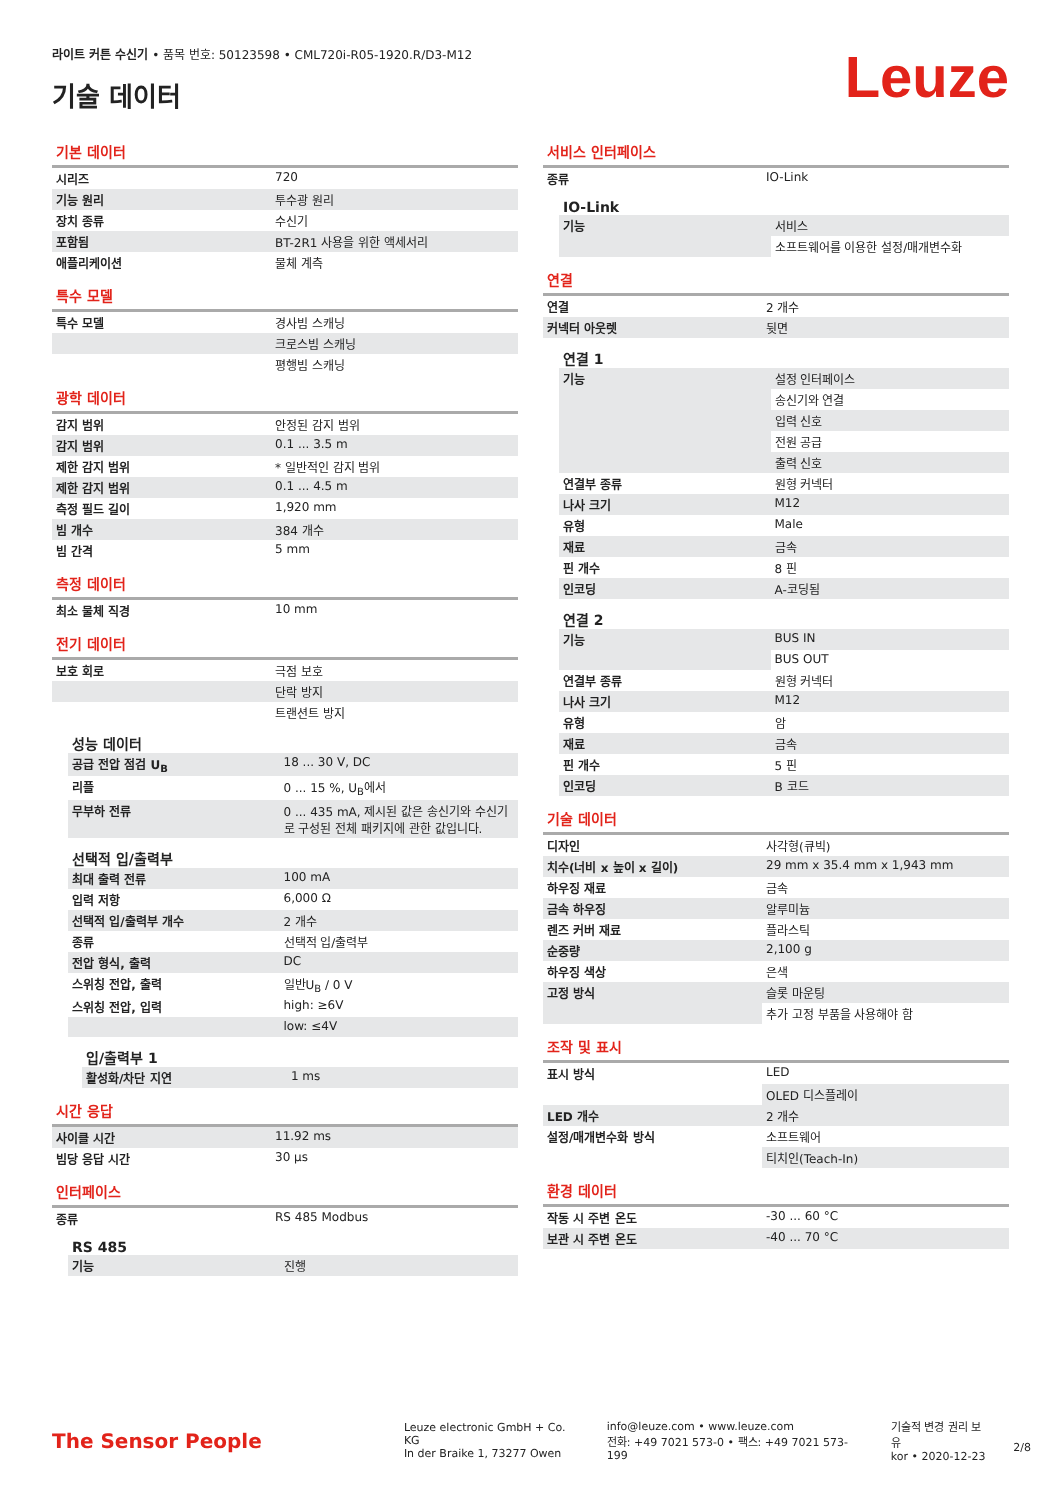라이트 커튼 수신기 • 품목 번호: 50123598 • CML720i-R05-1920.R/D3-M12
기술 데이터
Leuze
기본 데이터
| 시리즈 | 720 |
| 기능 원리 | 투수광 원리 |
| 장치 종류 | 수신기 |
| 포함됨 | BT-2R1 사용을 위한 액세서리 |
| 애플리케이션 | 물체 계측 |
특수 모델
| 특수 모델 | 경사빔 스캐닝 |
| | 크로스빔 스캐닝 |
| | 평행빔 스캐닝 |
광학 데이터
| 감지 범위 | 안정된 감지 범위 |
| 감지 범위 | 0.1 ... 3.5 m |
| 제한 감지 범위 | * 일반적인 감지 범위 |
| 제한 감지 범위 | 0.1 ... 4.5 m |
| 측정 필드 길이 | 1,920 mm |
| 빔 개수 | 384 개수 |
| 빔 간격 | 5 mm |
측정 데이터
| 최소 물체 직경 | 10 mm |
전기 데이터
| 보호 회로 | 극점 보호 |
| | 단락 방지 |
| | 트랜션트 방지 |
성능 데이터
| 공급 전압 점검 U<sub>B</sub> | 18 ... 30 V, DC |
| 리플 | 0 ... 15 %, U<sub>B</sub>에서 |
| 무부하 전류 | 0 ... 435 mA, 제시된 값은 송신기와 수신기로 구성된 전체 패키지에 관한 값입니다. |
선택적 입/출력부
| 최대 출력 전류 | 100 mA |
| 입력 저항 | 6,000 Ω |
| 선택적 입/출력부 개수 | 2 개수 |
| 종류 | 선택적 입/출력부 |
| 전압 형식, 출력 | DC |
| 스위칭 전압, 출력 | 일반U<sub>B</sub> / 0 V |
| 스위칭 전압, 입력 | high: ≥6V |
| | low: ≤4V |
입/출력부 1
| 활성화/차단 지연 | 1 ms |
시간 응답
| 사이클 시간 | 11.92 ms |
| 빔당 응답 시간 | 30 µs |
인터페이스
| 종류 | RS 485 Modbus |
RS 485
| 기능 | 진행 |
서비스 인터페이스
| 종류 | IO-Link |
IO-Link
| 기능 | 서비스 |
| | 소프트웨어를 이용한 설정/매개변수화 |
연결
| 연결 | 2 개수 |
| 커넥터 아웃렛 | 뒷면 |
연결 1
| 기능 | 설정 인터페이스 |
| | 송신기와 연결 |
| | 입력 신호 |
| | 전원 공급 |
| | 출력 신호 |
| 연결부 종류 | 원형 커넥터 |
| 나사 크기 | M12 |
| 유형 | Male |
| 재료 | 금속 |
| 핀 개수 | 8 핀 |
| 인코딩 | A-코딩됨 |
연결 2
| 기능 | BUS IN |
| | BUS OUT |
| 연결부 종류 | 원형 커넥터 |
| 나사 크기 | M12 |
| 유형 | 암 |
| 재료 | 금속 |
| 핀 개수 | 5 핀 |
| 인코딩 | B 코드 |
기술 데이터
| 디자인 | 사각형(큐빅) |
| 치수(너비 x 높이 x 길이) | 29 mm x 35.4 mm x 1,943 mm |
| 하우징 재료 | 금속 |
| 금속 하우징 | 알루미늄 |
| 렌즈 커버 재료 | 플라스틱 |
| 순중량 | 2,100 g |
| 하우징 색상 | 은색 |
| 고정 방식 | 슬롯 마운팅 |
| | 추가 고정 부품을 사용해야 함 |
조작 및 표시
| 표시 방식 | LED |
| | OLED 디스플레이 |
| LED 개수 | 2 개수 |
| 설정/매개변수화 방식 | 소프트웨어 |
| | 티치인(Teach-In) |
환경 데이터
| 작동 시 주변 온도 | -30 ... 60 °C |
| 보관 시 주변 온도 | -40 ... 70 °C |
The Sensor People
Leuze electronic GmbH + Co. KG
In der Braike 1, 73277 Owen
info@leuze.com • www.leuze.com
전화: +49 7021 573-0 • 팩스: +49 7021 573-199
기술적 변경 권리 보유
kor • 2020-12-23
2/8